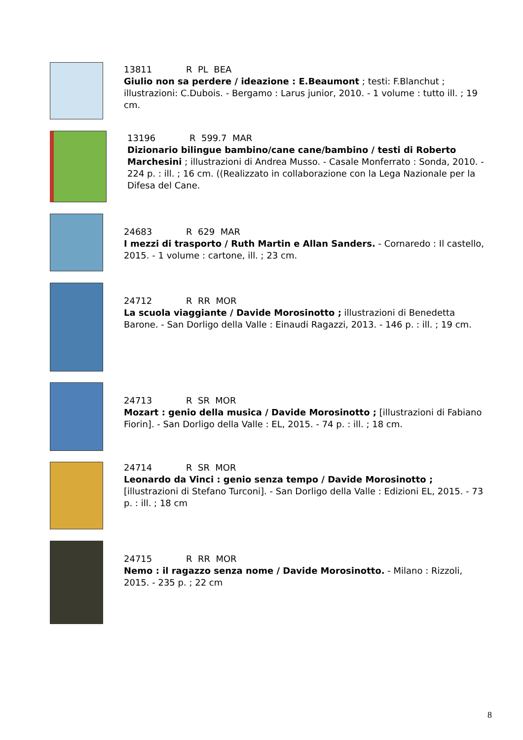13811 R PL BEA
Giulio non sa perdere / ideazione : E.Beaumont ; testi: F.Blanchut ; illustrazioni: C.Dubois. - Bergamo : Larus junior, 2010. - 1 volume : tutto ill. ; 19 cm.
13196 R 599.7 MAR
Dizionario bilingue bambino/cane cane/bambino / testi di Roberto Marchesini ; illustrazioni di Andrea Musso. - Casale Monferrato : Sonda, 2010. - 224 p. : ill. ; 16 cm. ((Realizzato in collaborazione con la Lega Nazionale per la Difesa del Cane.
24683 R 629 MAR
I mezzi di trasporto / Ruth Martin e Allan Sanders. - Cornaredo : Il castello, 2015. - 1 volume : cartone, ill. ; 23 cm.
24712 R RR MOR
La scuola viaggiante / Davide Morosinotto ; illustrazioni di Benedetta Barone. - San Dorligo della Valle : Einaudi Ragazzi, 2013. - 146 p. : ill. ; 19 cm.
24713 R SR MOR
Mozart : genio della musica / Davide Morosinotto ; [illustrazioni di Fabiano Fiorin]. - San Dorligo della Valle : EL, 2015. - 74 p. : ill. ; 18 cm.
24714 R SR MOR
Leonardo da Vinci : genio senza tempo / Davide Morosinotto ; [illustrazioni di Stefano Turconi]. - San Dorligo della Valle : Edizioni EL, 2015. - 73 p. : ill. ; 18 cm
24715 R RR MOR
Nemo : il ragazzo senza nome / Davide Morosinotto. - Milano : Rizzoli, 2015. - 235 p. ; 22 cm
8